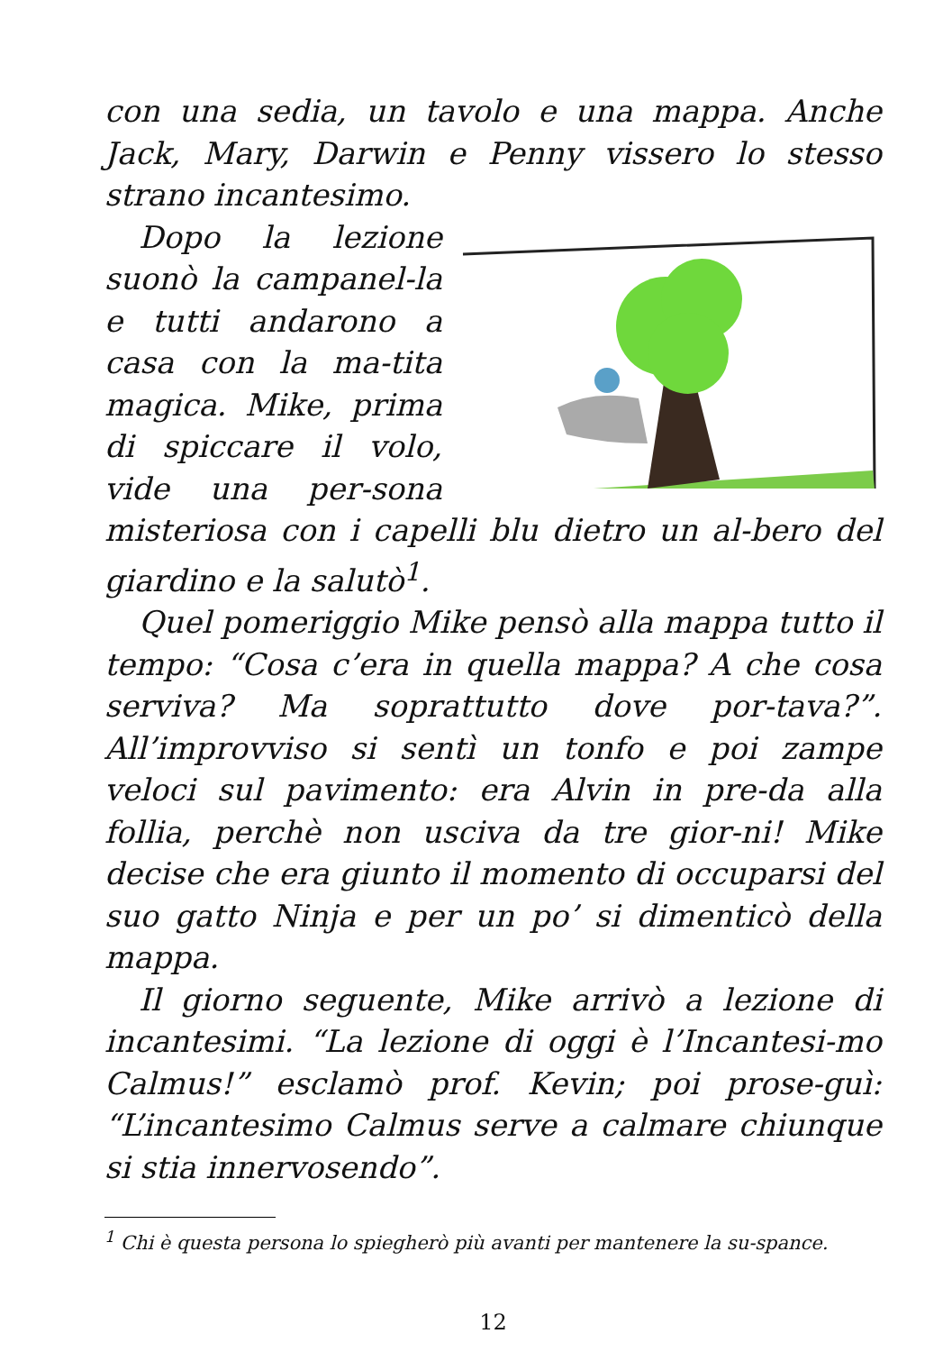con una sedia, un tavolo e una mappa. Anche Jack, Mary, Darwin e Penny vissero lo stesso strano incantesimo.
Dopo la lezione suonò la campanel-la e tutti andarono a casa con la ma-tita magica. Mike, prima di spiccare il volo, vide una per-sona misteriosa con i capelli blu dietro un al-bero del giardino e la salutò<sup>1</sup>.
Quel pomeriggio Mike pensò alla mappa tutto il tempo: “Cosa c’era in quella mappa? A che cosa serviva? Ma soprattutto dove por-tava?”. All’improvviso si sentì un tonfo e poi zampe veloci sul pavimento: era Alvin in pre-da alla follia, perchè non usciva da tre gior-ni! Mike decise che era giunto il momento di occuparsi del suo gatto Ninja e per un po’ si dimenticò della mappa.
Il giorno seguente, Mike arrivò a lezione di incantesimi. “La lezione di oggi è l’Incantesi-mo Calmus!” esclamò prof. Kevin; poi prose-guì: “L’incantesimo Calmus serve a calmare chiunque si stia innervosendo”.
<sup>1</sup> Chi è questa persona lo spiegherò più avanti per mantenere la su-spance.
12